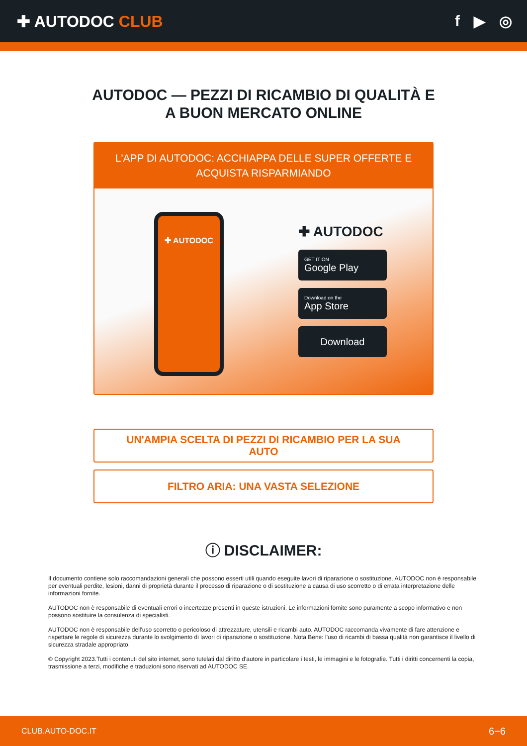✚ AUTODOC CLUB f ▶ ◎
AUTODOC — PEZZI DI RICAMBIO DI QUALITÀ E A BUON MERCATO ONLINE
L'APP DI AUTODOC: ACCHIAPPA DELLE SUPER OFFERTE E ACQUISTA RISPARMIANDO
✚ AUTODOC
✚ AUTODOC
GET IT ON
Google Play
Download on the
App Store
Download
UN'AMPIA SCELTA DI PEZZI DI RICAMBIO PER LA SUA AUTO
FILTRO ARIA: UNA VASTA SELEZIONE
ⓘ DISCLAIMER:
Il documento contiene solo raccomandazioni generali che possono esserti utili quando eseguite lavori di riparazione o sostituzione. AUTODOC non è responsabile per eventuali perdite, lesioni, danni di proprietà durante il processo di riparazione o di sostituzione a causa di uso scorretto o di errata interpretazione delle informazioni fornite.
AUTODOC non è responsabile di eventuali errori o incertezze presenti in queste istruzioni. Le informazioni fornite sono puramente a scopo informativo e non possono sostituire la consulenza di specialisti.
AUTODOC non è responsabile dell'uso scorretto o pericoloso di attrezzature, utensili e ricambi auto. AUTODOC raccomanda vivamente di fare attenzione e rispettare le regole di sicurezza durante lo svolgimento di lavori di riparazione o sostituzione. Nota Bene: l'uso di ricambi di bassa qualità non garantisce il livello di sicurezza stradale appropriato.
© Copyright 2023.Tutti i contenuti del sito internet, sono tutelati dal diritto d'autore in particolare i testi, le immagini e le fotografie. Tutti i diritti concernenti la copia, trasmissione a terzi, modifiche e traduzioni sono riservati ad AUTODOC SE.
CLUB.AUTO-DOC.IT 6−6